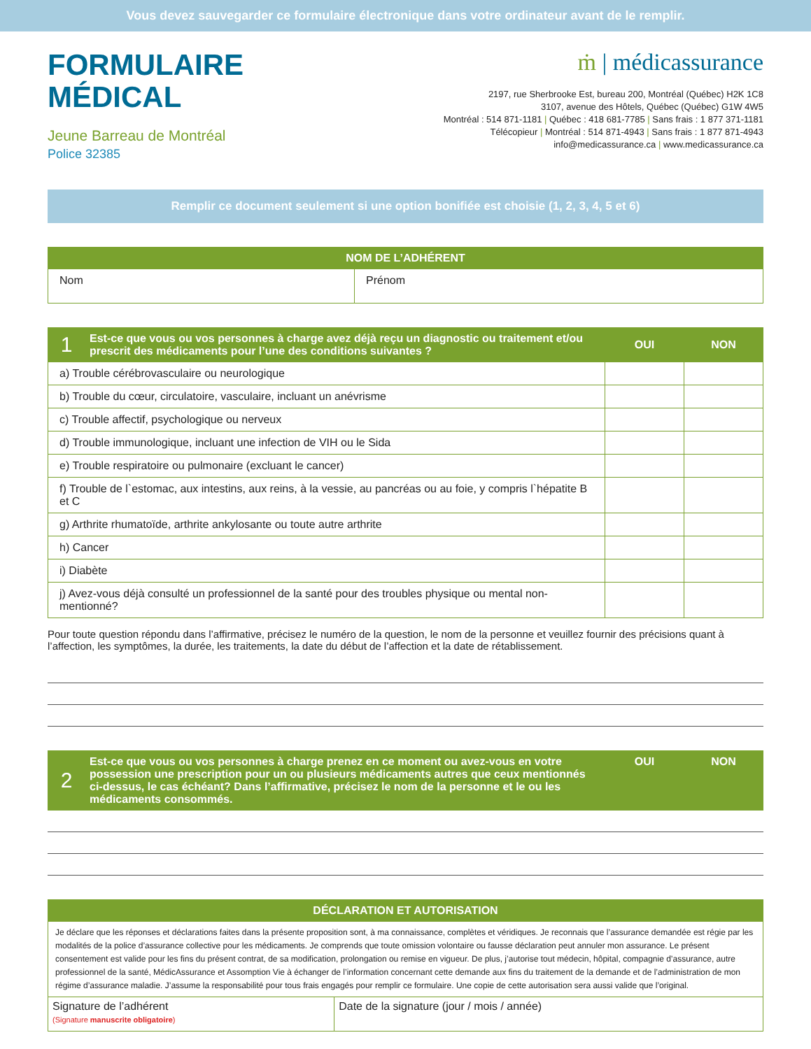Vous devez sauvegarder ce formulaire électronique dans votre ordinateur avant de le remplir.
FORMULAIRE
MÉDICAL
Jeune Barreau de Montréal
Police 32385
ṁ | médicassurance
2197, rue Sherbrooke Est, bureau 200, Montréal (Québec) H2K 1C8
3107, avenue des Hôtels, Québec (Québec) G1W 4W5
Montréal : 514 871-1181 | Québec : 418 681-7785 | Sans frais : 1 877 371-1181
Télécopieur | Montréal : 514 871-4943 | Sans frais : 1 877 871-4943
info@medicassurance.ca | www.medicassurance.ca
Remplir ce document seulement si une option bonifiée est choisie (1, 2, 3, 4, 5 et 6)
| NOM DE L’ADHÉRENT | |
| --- | --- |
| Nom | Prénom |
| 1 | Est-ce que vous ou vos personnes à charge avez déjà reçu un diagnostic ou traitement et/ou prescrit des médicaments pour l’une des conditions suivantes ? | OUI | NON |
| --- | --- | --- | --- |
| a) Trouble cérébrovasculaire ou neurologique | | | |
| b) Trouble du cœur, circulatoire, vasculaire, incluant un anévrisme | | | |
| c) Trouble affectif, psychologique ou nerveux | | | |
| d) Trouble immunologique, incluant une infection de VIH ou le Sida | | | |
| e) Trouble respiratoire ou pulmonaire (excluant le cancer) | | | |
| f) Trouble de l`estomac, aux intestins, aux reins, à la vessie, au pancréas ou au foie, y compris l`hépatite B et C | | | |
| g) Arthrite rhumatoïde, arthrite ankylosante ou toute autre arthrite | | | |
| h) Cancer | | | |
| i) Diabète | | | |
| j) Avez-vous déjà consulté un professionnel de la santé pour des troubles physique ou mental non-mentionné? | | | |
Pour toute question répondu dans l’affirmative, précisez le numéro de la question, le nom de la personne et veuillez fournir des précisions quant à l’affection, les symptômes, la durée, les traitements, la date du début de l’affection et la date de rétablissement.
| 2 | Est-ce que vous ou vos personnes à charge prenez en ce moment ou avez-vous en votre possession une prescription pour un ou plusieurs médicaments autres que ceux mentionnés ci-dessus, le cas échéant? Dans l’affirmative, précisez le nom de la personne et le ou les médicaments consommés. | OUI | NON |
| --- | --- | --- | --- |
| DÉCLARATION ET AUTORISATION | |
| --- | --- |
| Je déclare que les réponses et déclarations faites dans la présente proposition sont, à ma connaissance, complètes et véridiques. Je reconnais que l’assurance demandée est régie par les modalités de la police d’assurance collective pour les médicaments. Je comprends que toute omission volontaire ou fausse déclaration peut annuler mon assurance. Le présent consentement est valide pour les fins du présent contrat, de sa modification, prolongation ou remise en vigueur. De plus, j’autorise tout médecin, hôpital, compagnie d’assurance, autre professionnel de la santé, MédicAssurance et Assomption Vie à échanger de l’information concernant cette demande aux fins du traitement de la demande et de l’administration de mon régime d’assurance maladie. J’assume la responsabilité pour tous frais engagés pour remplir ce formulaire. Une copie de cette autorisation sera aussi valide que l’original. | |
| Signature de l’adhérent (Signature manuscrite obligatoire ) | Date de la signature (jour / mois / année) |